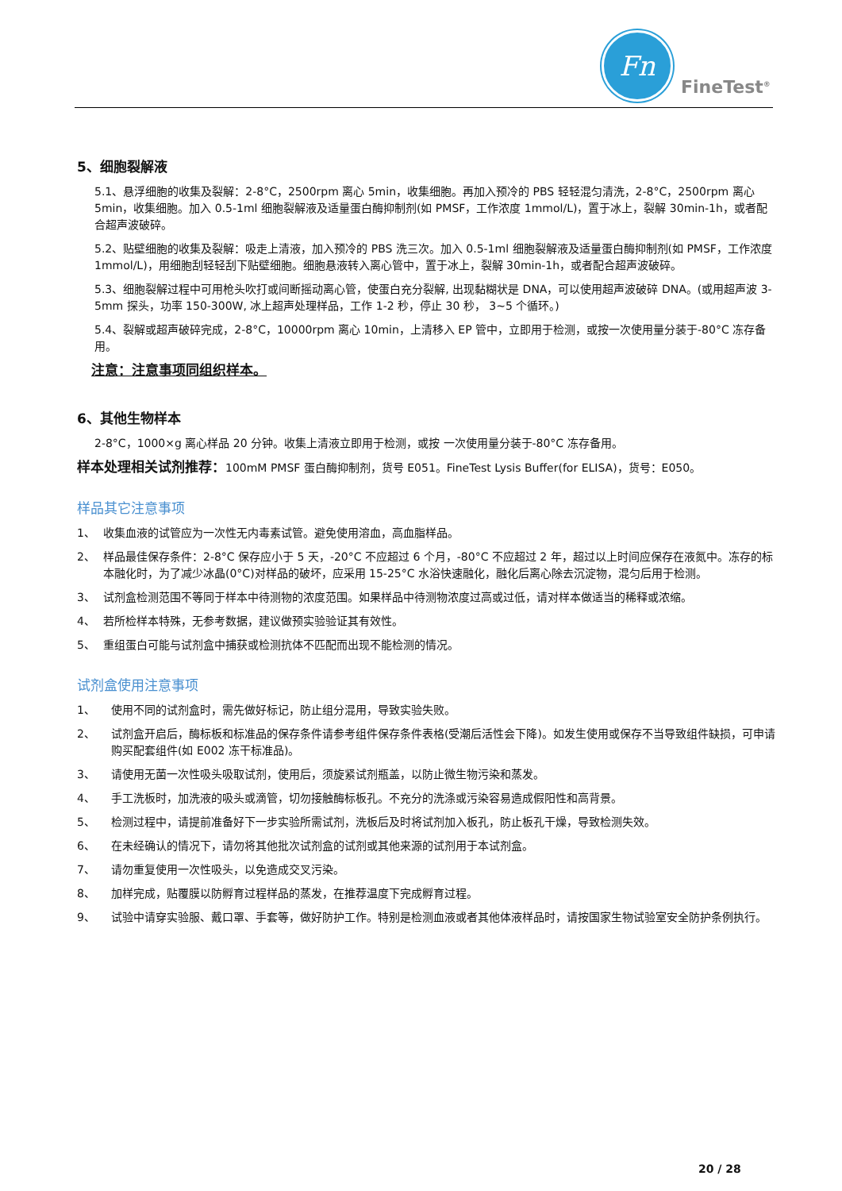Fn
FineTest<sup>®</sup>
5、细胞裂解液
5.1、悬浮细胞的收集及裂解：2-8°C，2500rpm 离心 5min，收集细胞。再加入预冷的 PBS 轻轻混匀清洗，2-8°C，2500rpm 离心 5min，收集细胞。加入 0.5-1ml 细胞裂解液及适量蛋白酶抑制剂(如 PMSF，工作浓度 1mmol/L)，置于冰上，裂解 30min-1h，或者配合超声波破碎。
5.2、贴壁细胞的收集及裂解：吸走上清液，加入预冷的 PBS 洗三次。加入 0.5-1ml 细胞裂解液及适量蛋白酶抑制剂(如 PMSF，工作浓度 1mmol/L)，用细胞刮轻轻刮下贴壁细胞。细胞悬液转入离心管中，置于冰上，裂解 30min-1h，或者配合超声波破碎。
5.3、细胞裂解过程中可用枪头吹打或间断摇动离心管，使蛋白充分裂解, 出现黏糊状是 DNA，可以使用超声波破碎 DNA。(或用超声波 3-5mm 探头，功率 150-300W, 冰上超声处理样品，工作 1-2 秒，停止 30 秒， 3~5 个循环。)
5.4、裂解或超声破碎完成，2-8°C，10000rpm 离心 10min，上清移入 EP 管中，立即用于检测，或按一次使用量分装于-80°C 冻存备用。
注意：注意事项同组织样本。
6、其他生物样本
2-8°C，1000×g 离心样品 20 分钟。收集上清液立即用于检测，或按 一次使用量分装于-80°C 冻存备用。
样本处理相关试剂推荐：100mM PMSF 蛋白酶抑制剂，货号 E051。FineTest Lysis Buffer(for ELISA)，货号：E050。
样品其它注意事项
1、 收集血液的试管应为一次性无内毒素试管。避免使用溶血，高血脂样品。
2、 样品最佳保存条件：2-8°C 保存应小于 5 天，-20°C 不应超过 6 个月，-80°C 不应超过 2 年，超过以上时间应保存在液氮中。冻存的标本融化时，为了减少冰晶(0°C)对样品的破坏，应采用 15-25°C 水浴快速融化，融化后离心除去沉淀物，混匀后用于检测。
3、 试剂盒检测范围不等同于样本中待测物的浓度范围。如果样品中待测物浓度过高或过低，请对样本做适当的稀释或浓缩。
4、 若所检样本特殊，无参考数据，建议做预实验验证其有效性。
5、 重组蛋白可能与试剂盒中捕获或检测抗体不匹配而出现不能检测的情况。
试剂盒使用注意事项
1、 使用不同的试剂盒时，需先做好标记，防止组分混用，导致实验失败。
2、 试剂盒开启后，酶标板和标准品的保存条件请参考组件保存条件表格(受潮后活性会下降)。如发生使用或保存不当导致组件缺损，可申请购买配套组件(如 E002 冻干标准品)。
3、 请使用无菌一次性吸头吸取试剂，使用后，须旋紧试剂瓶盖，以防止微生物污染和蒸发。
4、 手工洗板时，加洗液的吸头或滴管，切勿接触酶标板孔。不充分的洗涤或污染容易造成假阳性和高背景。
5、 检测过程中，请提前准备好下一步实验所需试剂，洗板后及时将试剂加入板孔，防止板孔干燥，导致检测失效。
6、 在未经确认的情况下，请勿将其他批次试剂盒的试剂或其他来源的试剂用于本试剂盒。
7、 请勿重复使用一次性吸头，以免造成交叉污染。
8、 加样完成，贴覆膜以防孵育过程样品的蒸发，在推荐温度下完成孵育过程。
9、 试验中请穿实验服、戴口罩、手套等，做好防护工作。特别是检测血液或者其他体液样品时，请按国家生物试验室安全防护条例执行。
20 / 28